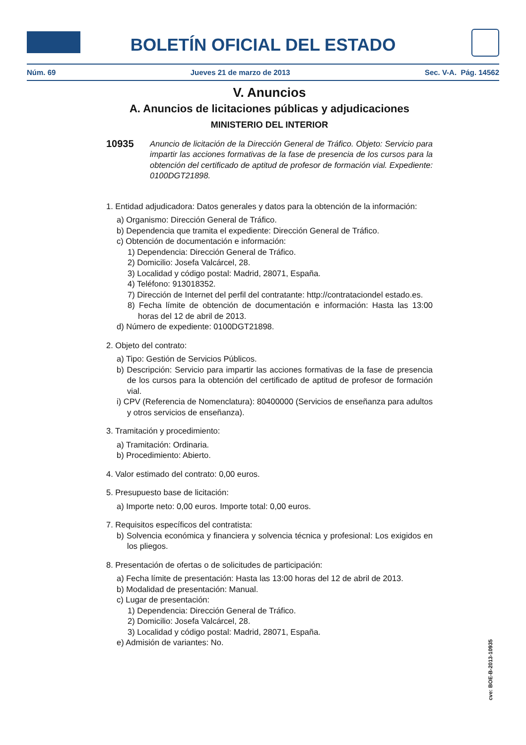BOLETÍN OFICIAL DEL ESTADO
Núm. 69 Jueves 21 de marzo de 2013 Sec. V-A. Pág. 14562
V. Anuncios
A. Anuncios de licitaciones públicas y adjudicaciones
MINISTERIO DEL INTERIOR
10935 Anuncio de licitación de la Dirección General de Tráfico. Objeto: Servicio para impartir las acciones formativas de la fase de presencia de los cursos para la obtención del certificado de aptitud de profesor de formación vial. Expediente: 0100DGT21898.
1. Entidad adjudicadora: Datos generales y datos para la obtención de la información:
a) Organismo: Dirección General de Tráfico.
b) Dependencia que tramita el expediente: Dirección General de Tráfico.
c) Obtención de documentación e información:
1) Dependencia: Dirección General de Tráfico.
2) Domicilio: Josefa Valcárcel, 28.
3) Localidad y código postal: Madrid, 28071, España.
4) Teléfono: 913018352.
7) Dirección de Internet del perfil del contratante: http://contrataciondel estado.es.
8) Fecha límite de obtención de documentación e información: Hasta las 13:00 horas del 12 de abril de 2013.
d) Número de expediente: 0100DGT21898.
2. Objeto del contrato:
a) Tipo: Gestión de Servicios Públicos.
b) Descripción: Servicio para impartir las acciones formativas de la fase de presencia de los cursos para la obtención del certificado de aptitud de profesor de formación vial.
i) CPV (Referencia de Nomenclatura): 80400000 (Servicios de enseñanza para adultos y otros servicios de enseñanza).
3. Tramitación y procedimiento:
a) Tramitación: Ordinaria.
b) Procedimiento: Abierto.
4. Valor estimado del contrato: 0,00 euros.
5. Presupuesto base de licitación:
a) Importe neto: 0,00 euros. Importe total: 0,00 euros.
7. Requisitos específicos del contratista:
b) Solvencia económica y financiera y solvencia técnica y profesional: Los exigidos en los pliegos.
8. Presentación de ofertas o de solicitudes de participación:
a) Fecha límite de presentación: Hasta las 13:00 horas del 12 de abril de 2013.
b) Modalidad de presentación: Manual.
c) Lugar de presentación:
1) Dependencia: Dirección General de Tráfico.
2) Domicilio: Josefa Valcárcel, 28.
3) Localidad y código postal: Madrid, 28071, España.
e) Admisión de variantes: No.
cve: BOE-B-2013-10935